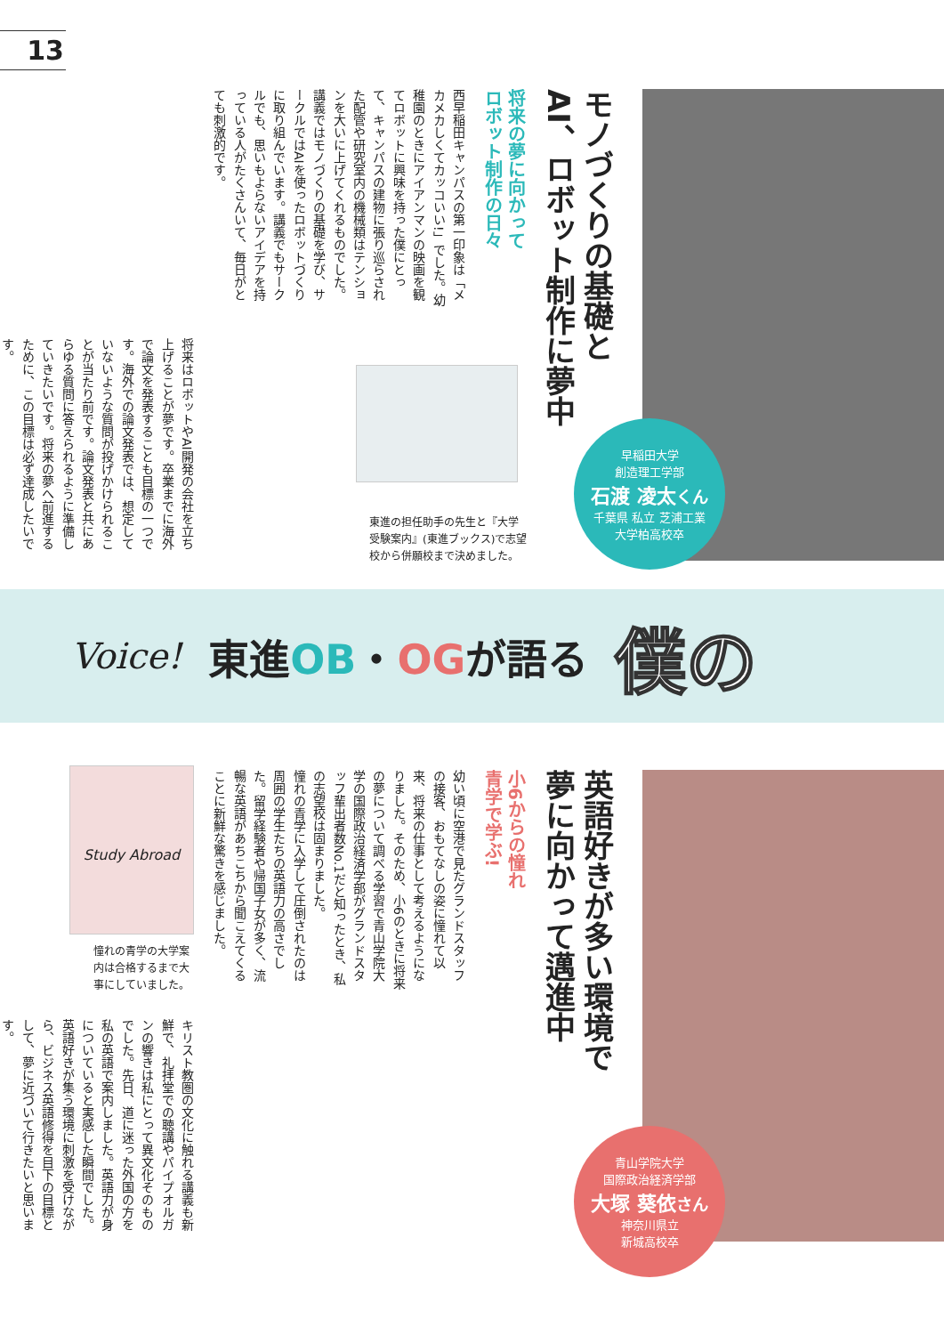13
早稲田大学
創造理工学部
石渡 凌太くん
千葉県 私立 芝浦工業
大学柏高校卒
モノづくりの基礎と
AI、ロボット制作に夢中
将来の夢に向かって
ロボット制作の日々
西早稲田キャンパスの第一印象は「メカメカしくてカッコいい!」でした。幼稚園のときにアイアンマンの映画を観てロボットに興味を持った僕にとって、キャンパスの建物に張り巡らされた配管や研究室内の機械類はテンションを大いに上げてくれるものでした。
講義ではモノづくりの基礎を学び、サークルではAIを使ったロボットづくりに取り組んでいます。講義でもサークルでも、思いもよらないアイデアを持っている人がたくさんいて、毎日がとても刺激的です。
将来はロボットやAI開発の会社を立ち上げることが夢です。卒業までに海外で論文を発表することも目標の一つです。海外での論文発表では、想定していないような質問が投げかけられることが当たり前です。論文発表と共にあらゆる質問に答えられるように準備していきたいです。将来の夢へ前進するために、この目標は必ず達成したいです。
東進の担任助手の先生と『大学
受験案内』(東進ブックス)で志望
校から併願校まで決めました。
Voice! 東進OB・OGが語る 僕の
青山学院大学
国際政治経済学部
大塚 葵依さん
神奈川県立
新城高校卒
英語好きが多い環境で
夢に向かって邁進中
小6からの憧れ
青学で学ぶ!
幼い頃に空港で見たグランドスタッフの接客、おもてなしの姿に憧れて以来、将来の仕事として考えるようになりました。そのため、小6のときに将来の夢について調べる学習で青山学院大学の国際政治経済学部がグランドスタッフ輩出者数No.1だと知ったとき、私の志望校は固まりました。
憧れの青学に入学して圧倒されたのは周囲の学生たちの英語力の高さでした。留学経験者や帰国子女が多く、流暢な英語があちこちから聞こえてくることに新鮮な驚きを感じました。
キリスト教圏の文化に触れる講義も新鮮で、礼拝堂での聴講やパイプオルガンの響きは私にとって異文化そのものでした。先日、道に迷った外国の方を私の英語で案内しました。英語力が身についていると実感した瞬間でした。英語好きが集う環境に刺激を受けながら、ビジネス英語修得を目下の目標として、夢に近づいて行きたいと思います。
Study Abroad
憧れの青学の大学案
内は合格するまで大
事にしていました。